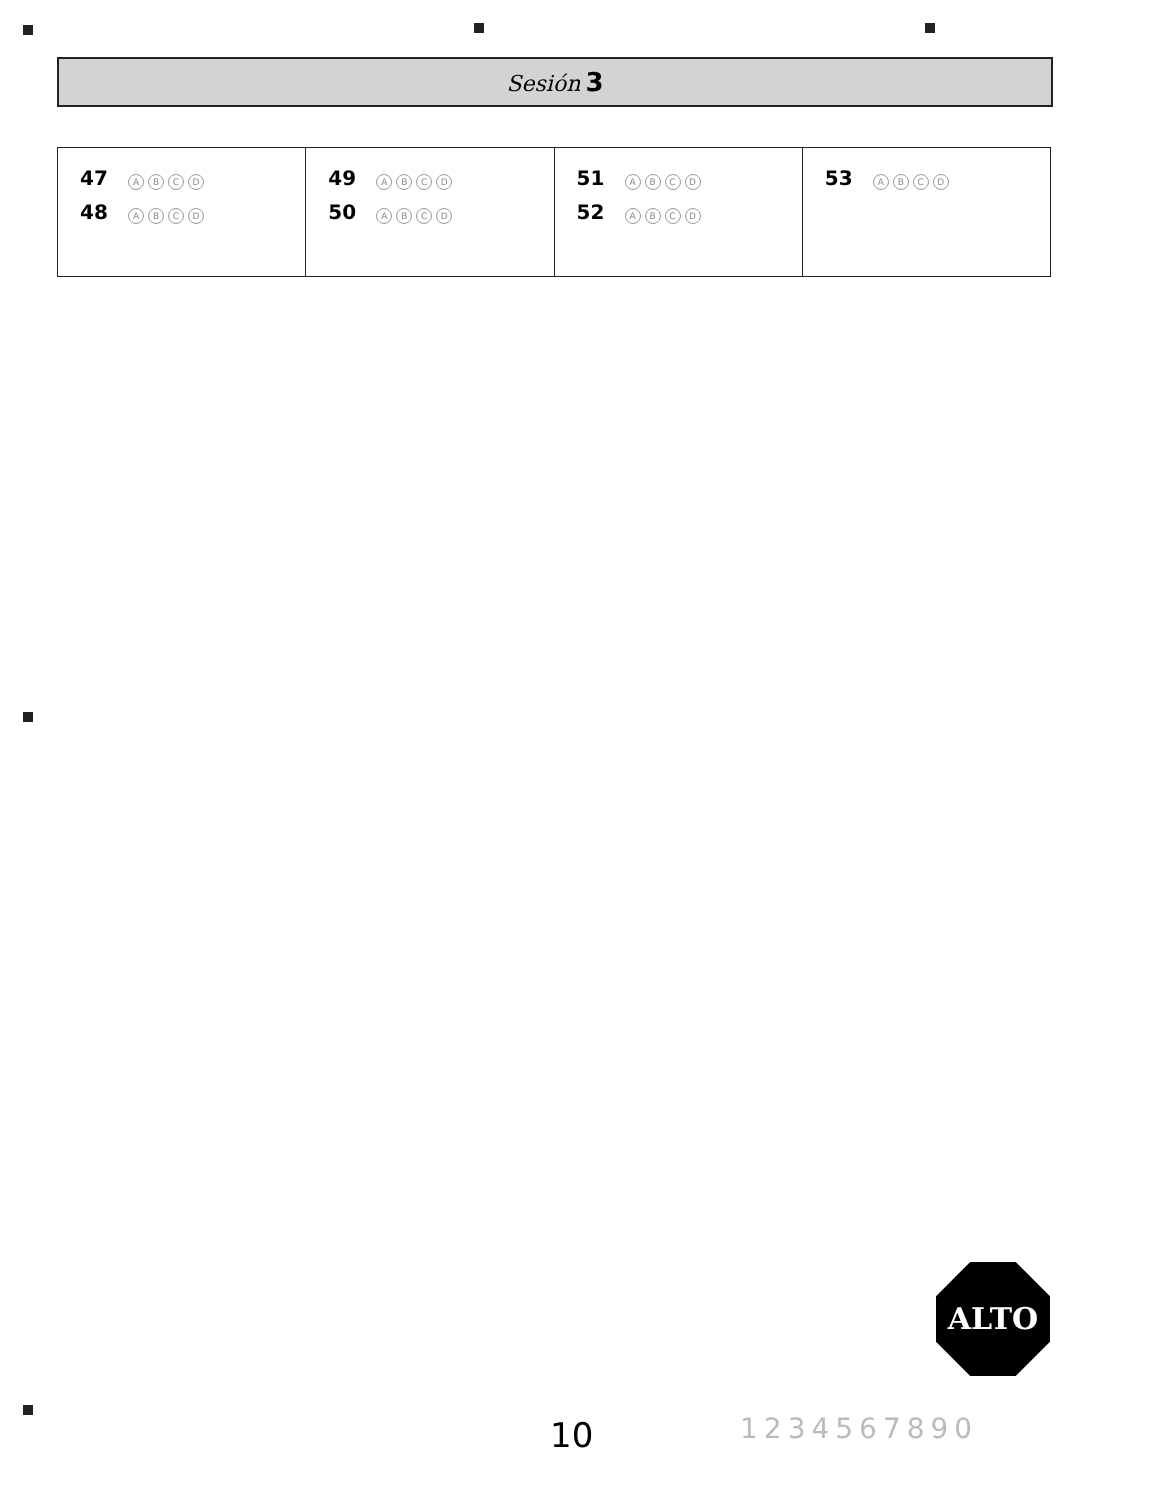Sesión 3
| 47 A B C D 48 A B C D | 49 A B C D 50 A B C D | 51 A B C D 52 A B C D | 53 A B C D |
ALTO
10 1234567890